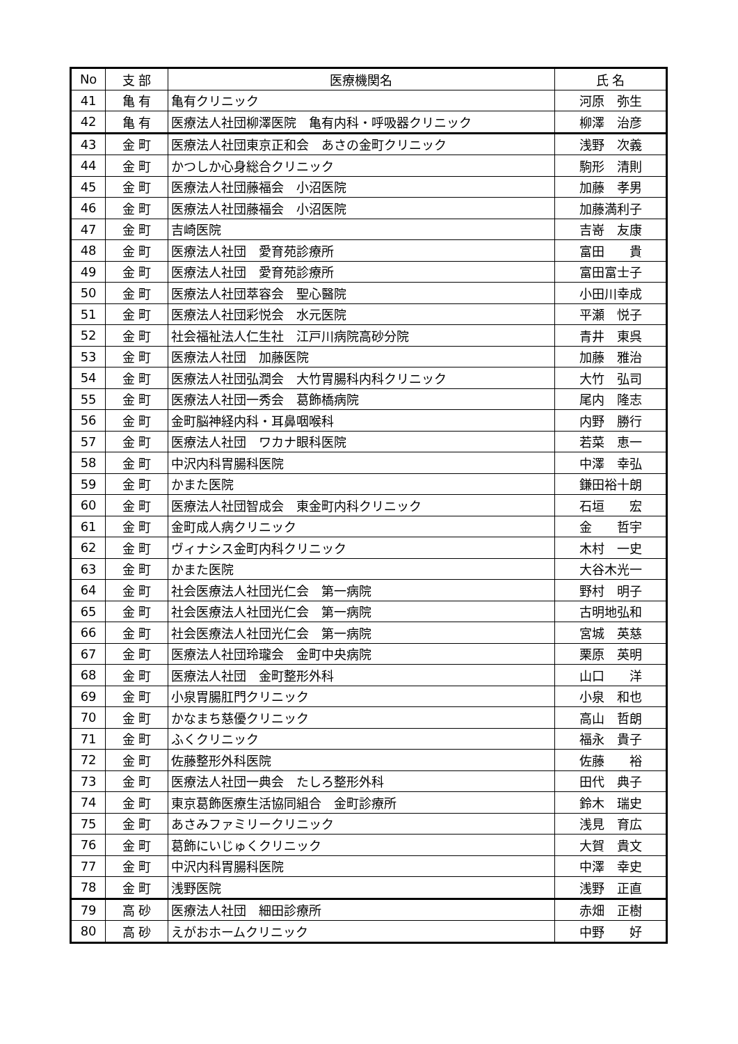| No | 支 部 | 医療機関名 | 氏 名 |
| --- | --- | --- | --- |
| 41 | 亀 有 | 亀有クリニック | 河原 弥生 |
| 42 | 亀 有 | 医療法人社団柳澤医院 亀有内科・呼吸器クリニック | 柳澤 治彦 |
| 43 | 金 町 | 医療法人社団東京正和会 あさの金町クリニック | 浅野 次義 |
| 44 | 金 町 | かつしか心身総合クリニック | 駒形 清則 |
| 45 | 金 町 | 医療法人社団藤福会 小沼医院 | 加藤 孝男 |
| 46 | 金 町 | 医療法人社団藤福会 小沼医院 | 加藤満利子 |
| 47 | 金 町 | 吉崎医院 | 吉嵜 友康 |
| 48 | 金 町 | 医療法人社団 愛育苑診療所 | 富田 貴 |
| 49 | 金 町 | 医療法人社団 愛育苑診療所 | 富田富士子 |
| 50 | 金 町 | 医療法人社団萃容会 聖心醫院 | 小田川幸成 |
| 51 | 金 町 | 医療法人社団彩悦会 水元医院 | 平瀬 悦子 |
| 52 | 金 町 | 社会福祉法人仁生社 江戸川病院高砂分院 | 青井 東呉 |
| 53 | 金 町 | 医療法人社団 加藤医院 | 加藤 雅治 |
| 54 | 金 町 | 医療法人社団弘潤会 大竹胃腸科内科クリニック | 大竹 弘司 |
| 55 | 金 町 | 医療法人社団一秀会 葛飾橋病院 | 尾内 隆志 |
| 56 | 金 町 | 金町脳神経内科・耳鼻咽喉科 | 内野 勝行 |
| 57 | 金 町 | 医療法人社団 ワカナ眼科医院 | 若菜 恵一 |
| 58 | 金 町 | 中沢内科胃腸科医院 | 中澤 幸弘 |
| 59 | 金 町 | かまた医院 | 鎌田裕十朗 |
| 60 | 金 町 | 医療法人社団智成会 東金町内科クリニック | 石垣 宏 |
| 61 | 金 町 | 金町成人病クリニック | 金 哲宇 |
| 62 | 金 町 | ヴィナシス金町内科クリニック | 木村 一史 |
| 63 | 金 町 | かまた医院 | 大谷木光一 |
| 64 | 金 町 | 社会医療法人社団光仁会 第一病院 | 野村 明子 |
| 65 | 金 町 | 社会医療法人社団光仁会 第一病院 | 古明地弘和 |
| 66 | 金 町 | 社会医療法人社団光仁会 第一病院 | 宮城 英慈 |
| 67 | 金 町 | 医療法人社団玲瓏会 金町中央病院 | 栗原 英明 |
| 68 | 金 町 | 医療法人社団 金町整形外科 | 山口 洋 |
| 69 | 金 町 | 小泉胃腸肛門クリニック | 小泉 和也 |
| 70 | 金 町 | かなまち慈優クリニック | 高山 哲朗 |
| 71 | 金 町 | ふくクリニック | 福永 貴子 |
| 72 | 金 町 | 佐藤整形外科医院 | 佐藤 裕 |
| 73 | 金 町 | 医療法人社団一典会 たしろ整形外科 | 田代 典子 |
| 74 | 金 町 | 東京葛飾医療生活協同組合 金町診療所 | 鈴木 瑞史 |
| 75 | 金 町 | あさみファミリークリニック | 浅見 育広 |
| 76 | 金 町 | 葛飾にいじゅくクリニック | 大賀 貴文 |
| 77 | 金 町 | 中沢内科胃腸科医院 | 中澤 幸史 |
| 78 | 金 町 | 浅野医院 | 浅野 正直 |
| 79 | 高 砂 | 医療法人社団 細田診療所 | 赤畑 正樹 |
| 80 | 高 砂 | えがおホームクリニック | 中野 好 |